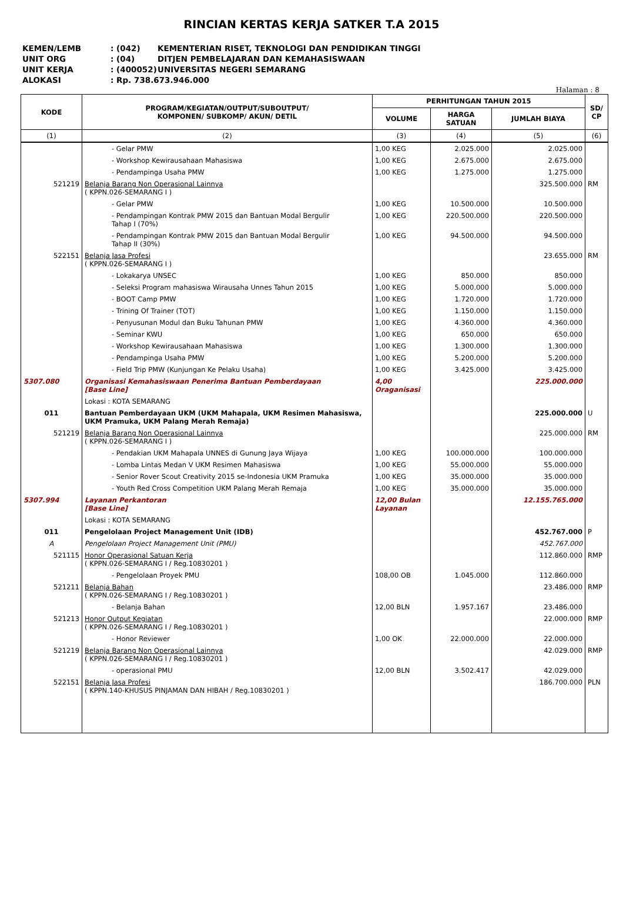RINCIAN KERTAS KERJA SATKER T.A 2015
KEMEN/LEMB: (042) KEMENTERIAN RISET, TEKNOLOGI DAN PENDIDIKAN TINGGI
UNIT ORG: (04) DITJEN PEMBELAJARAN DAN KEMAHASISWAAN
UNIT KERJA: (400052) UNIVERSITAS NEGERI SEMARANG
ALOKASI: Rp. 738.673.946.000
Halaman : 8
| KODE | PROGRAM/KEGIATAN/OUTPUT/SUBOUTPUT/ KOMPONEN/ SUBKOMP/ AKUN/ DETIL | PERHITUNGAN TAHUN 2015 | | | SD/ CP |
| --- | --- | --- | --- | --- | --- |
| | | VOLUME | HARGA SATUAN | JUMLAH BIAYA | |
| (1) | (2) | (3) | (4) | (5) | (6) |
| | - Gelar PMW | 1,00 KEG | 2.025.000 | 2.025.000 | |
| | - Workshop Kewirausahaan Mahasiswa | 1,00 KEG | 2.675.000 | 2.675.000 | |
| | - Pendampinga Usaha PMW | 1,00 KEG | 1.275.000 | 1.275.000 | |
| 521219 | Belanja Barang Non Operasional Lainnya ( KPPN.026-SEMARANG I ) | | | 325.500.000 | RM |
| | - Gelar PMW | 1,00 KEG | 10.500.000 | 10.500.000 | |
| | - Pendampingan Kontrak PMW 2015 dan Bantuan Modal Bergulir Tahap I (70%) | 1,00 KEG | 220.500.000 | 220.500.000 | |
| | - Pendampingan Kontrak PMW 2015 dan Bantuan Modal Bergulir Tahap II (30%) | 1,00 KEG | 94.500.000 | 94.500.000 | |
| 522151 | Belanja Jasa Profesi ( KPPN.026-SEMARANG I ) | | | 23.655.000 | RM |
| | - Lokakarya UNSEC | 1,00 KEG | 850.000 | 850.000 | |
| | - Seleksi Program mahasiswa Wirausaha Unnes Tahun 2015 | 1,00 KEG | 5.000.000 | 5.000.000 | |
| | - BOOT Camp PMW | 1,00 KEG | 1.720.000 | 1.720.000 | |
| | - Trining Of Trainer (TOT) | 1,00 KEG | 1.150.000 | 1.150.000 | |
| | - Penyusunan Modul dan Buku Tahunan PMW | 1,00 KEG | 4.360.000 | 4.360.000 | |
| | - Seminar KWU | 1,00 KEG | 650.000 | 650.000 | |
| | - Workshop Kewirausahaan Mahasiswa | 1,00 KEG | 1.300.000 | 1.300.000 | |
| | - Pendampinga Usaha PMW | 1,00 KEG | 5.200.000 | 5.200.000 | |
| | - Field Trip PMW (Kunjungan Ke Pelaku Usaha) | 1,00 KEG | 3.425.000 | 3.425.000 | |
| 5307.080 | Organisasi Kemahasiswaan Penerima Bantuan Pemberdayaan [Base Line] | 4,00 Oraganisasi | | 225.000.000 | |
| | Lokasi : KOTA SEMARANG | | | | |
| 011 | Bantuan Pemberdayaan UKM (UKM Mahapala, UKM Resimen Mahasiswa, UKM Pramuka, UKM Palang Merah Remaja) | | | 225.000.000 | U |
| 521219 | Belanja Barang Non Operasional Lainnya ( KPPN.026-SEMARANG I ) | | | 225.000.000 | RM |
| | - Pendakian UKM Mahapala UNNES di Gunung Jaya Wijaya | 1,00 KEG | 100.000.000 | 100.000.000 | |
| | - Lomba Lintas Medan V UKM Resimen Mahasiswa | 1,00 KEG | 55.000.000 | 55.000.000 | |
| | - Senior Rover Scout Creativity 2015 se-Indonesia UKM Pramuka | 1,00 KEG | 35.000.000 | 35.000.000 | |
| | - Youth Red Cross Competition UKM Palang Merah Remaja | 1,00 KEG | 35.000.000 | 35.000.000 | |
| 5307.994 | Layanan Perkantoran [Base Line] | 12,00 Bulan Layanan | | 12.155.765.000 | |
| | Lokasi : KOTA SEMARANG | | | | |
| 011 | Pengelolaan Project Management Unit (IDB) | | | 452.767.000 | P |
| A | Pengelolaan Project Management Unit (PMU) | | | 452.767.000 | |
| 521115 | Honor Operasional Satuan Kerja ( KPPN.026-SEMARANG I / Reg.10830201 ) | | | 112.860.000 | RMP |
| | - Pengelolaan Proyek PMU | 108,00 OB | 1.045.000 | 112.860.000 | |
| 521211 | Belanja Bahan ( KPPN.026-SEMARANG I / Reg.10830201 ) | | | 23.486.000 | RMP |
| | - Belanja Bahan | 12,00 BLN | 1.957.167 | 23.486.000 | |
| 521213 | Honor Output Kegiatan ( KPPN.026-SEMARANG I / Reg.10830201 ) | | | 22.000.000 | RMP |
| | - Honor Reviewer | 1,00 OK | 22.000.000 | 22.000.000 | |
| 521219 | Belanja Barang Non Operasional Lainnya ( KPPN.026-SEMARANG I / Reg.10830201 ) | | | 42.029.000 | RMP |
| | - operasional PMU | 12,00 BLN | 3.502.417 | 42.029.000 | |
| 522151 | Belanja Jasa Profesi ( KPPN.140-KHUSUS PINJAMAN DAN HIBAH / Reg.10830201 ) | | | 186.700.000 | PLN |